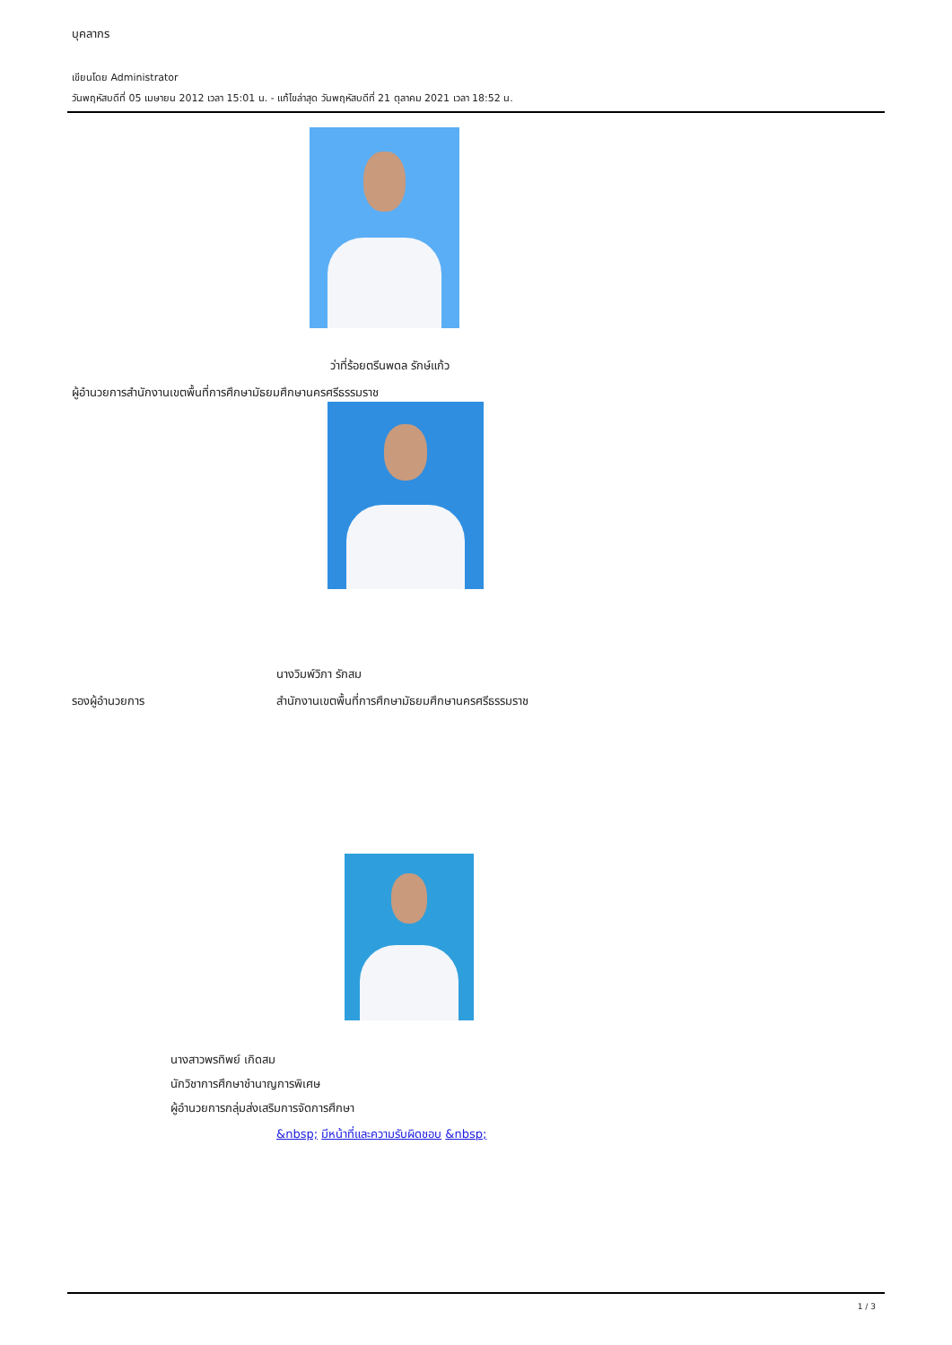บุคลากร
เขียนโดย Administrator
วันพฤหัสบดีที่ 05 เมษายน 2012 เวลา 15:01 น. - แก้ไขล่าสุด วันพฤหัสบดีที่ 21 ตุลาคม 2021 เวลา 18:52 น.
ว่าที่ร้อยตรีนพดล รักษ์แก้ว
ผู้อำนวยการสำนักงานเขตพื้นที่การศึกษามัธยมศึกษานครศรีธรรมราช
นางวิมพ์วิภา รักสม
รองผู้อำนวยการ สำนักงานเขตพื้นที่การศึกษามัธยมศึกษานครศรีธรรมราช
นางสาวพรทิพย์ เกิดสม
นักวิชาการศึกษาชำนาญการพิเศษ
ผู้อำนวยการกลุ่มส่งเสริมการจัดการศึกษา
&nbsp; มีหน้าที่และความรับผิดชอบ &nbsp;
1 / 3